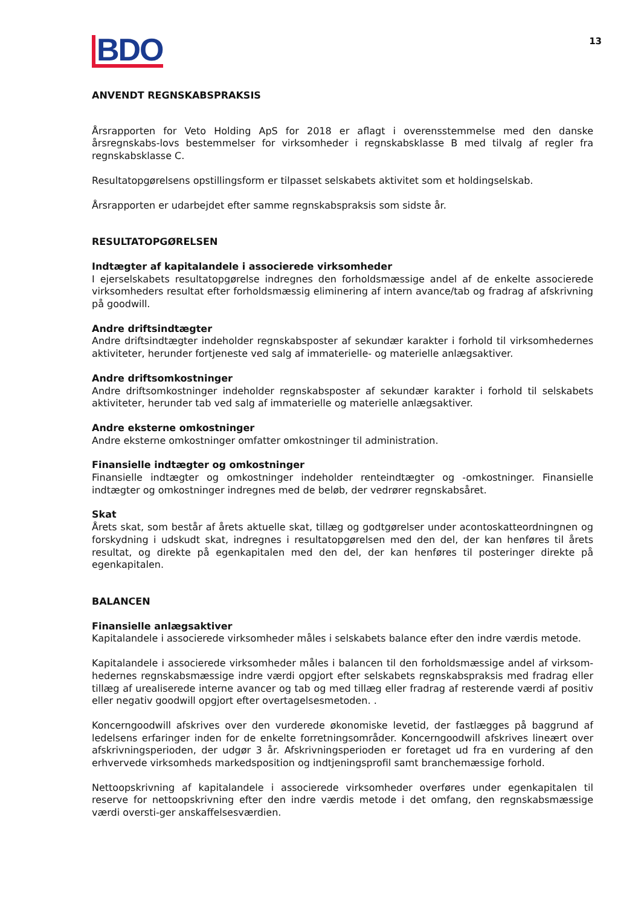BDO
13
ANVENDT REGNSKABSPRAKSIS
Årsrapporten for Veto Holding ApS for 2018 er aflagt i overensstemmelse med den danske årsregnskabs-lovs bestemmelser for virksomheder i regnskabsklasse B med tilvalg af regler fra regnskabsklasse C.
Resultatopgørelsens opstillingsform er tilpasset selskabets aktivitet som et holdingselskab.
Årsrapporten er udarbejdet efter samme regnskabspraksis som sidste år.
RESULTATOPGØRELSEN
Indtægter af kapitalandele i associerede virksomheder
I ejerselskabets resultatopgørelse indregnes den forholdsmæssige andel af de enkelte associerede virksomheders resultat efter forholdsmæssig eliminering af intern avance/tab og fradrag af afskrivning på goodwill.
Andre driftsindtægter
Andre driftsindtægter indeholder regnskabsposter af sekundær karakter i forhold til virksomhedernes aktiviteter, herunder fortjeneste ved salg af immaterielle- og materielle anlægsaktiver.
Andre driftsomkostninger
Andre driftsomkostninger indeholder regnskabsposter af sekundær karakter i forhold til selskabets aktiviteter, herunder tab ved salg af immaterielle og materielle anlægsaktiver.
Andre eksterne omkostninger
Andre eksterne omkostninger omfatter omkostninger til administration.
Finansielle indtægter og omkostninger
Finansielle indtægter og omkostninger indeholder renteindtægter og -omkostninger. Finansielle indtægter og omkostninger indregnes med de beløb, der vedrører regnskabsåret.
Skat
Årets skat, som består af årets aktuelle skat, tillæg og godtgørelser under acontoskatteordningnen og forskydning i udskudt skat, indregnes i resultatopgørelsen med den del, der kan henføres til årets resultat, og direkte på egenkapitalen med den del, der kan henføres til posteringer direkte på egenkapitalen.
BALANCEN
Finansielle anlægsaktiver
Kapitalandele i associerede virksomheder måles i selskabets balance efter den indre værdis metode.
Kapitalandele i associerede virksomheder måles i balancen til den forholdsmæssige andel af virksom-hedernes regnskabsmæssige indre værdi opgjort efter selskabets regnskabspraksis med fradrag eller tillæg af urealiserede interne avancer og tab og med tillæg eller fradrag af resterende værdi af positiv eller negativ goodwill opgjort efter overtagelsesmetoden. .
Koncerngoodwill afskrives over den vurderede økonomiske levetid, der fastlægges på baggrund af ledelsens erfaringer inden for de enkelte forretningsområder. Koncerngoodwill afskrives lineært over afskrivningsperioden, der udgør 3 år. Afskrivningsperioden er foretaget ud fra en vurdering af den erhvervede virksomheds markedsposition og indtjeningsprofil samt branchemæssige forhold.
Nettoopskrivning af kapitalandele i associerede virksomheder overføres under egenkapitalen til reserve for nettoopskrivning efter den indre værdis metode i det omfang, den regnskabsmæssige værdi oversti-ger anskaffelsesværdien.